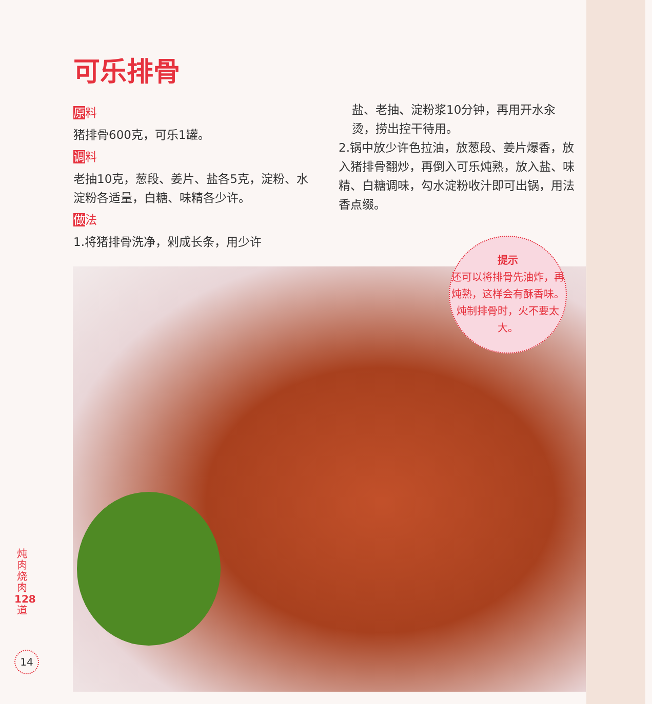可乐排骨
原料
猪排骨600克，可乐1罐。
调料
老抽10克，葱段、姜片、盐各5克，淀粉、水淀粉各适量，白糖、味精各少许。
做法
1.将猪排骨洗净，剁成长条，用少许
盐、老抽、淀粉浆10分钟，再用开水汆烫，捞出控干待用。
2.锅中放少许色拉油，放葱段、姜片爆香，放入猪排骨翻炒，再倒入可乐炖熟，放入盐、味精、白糖调味，勾水淀粉收汁即可出锅，用法香点缀。
提示
还可以将排骨先油炸，再炖熟，这样会有酥香味。炖制排骨时，火不要太大。
炖肉烧肉 128 道
14